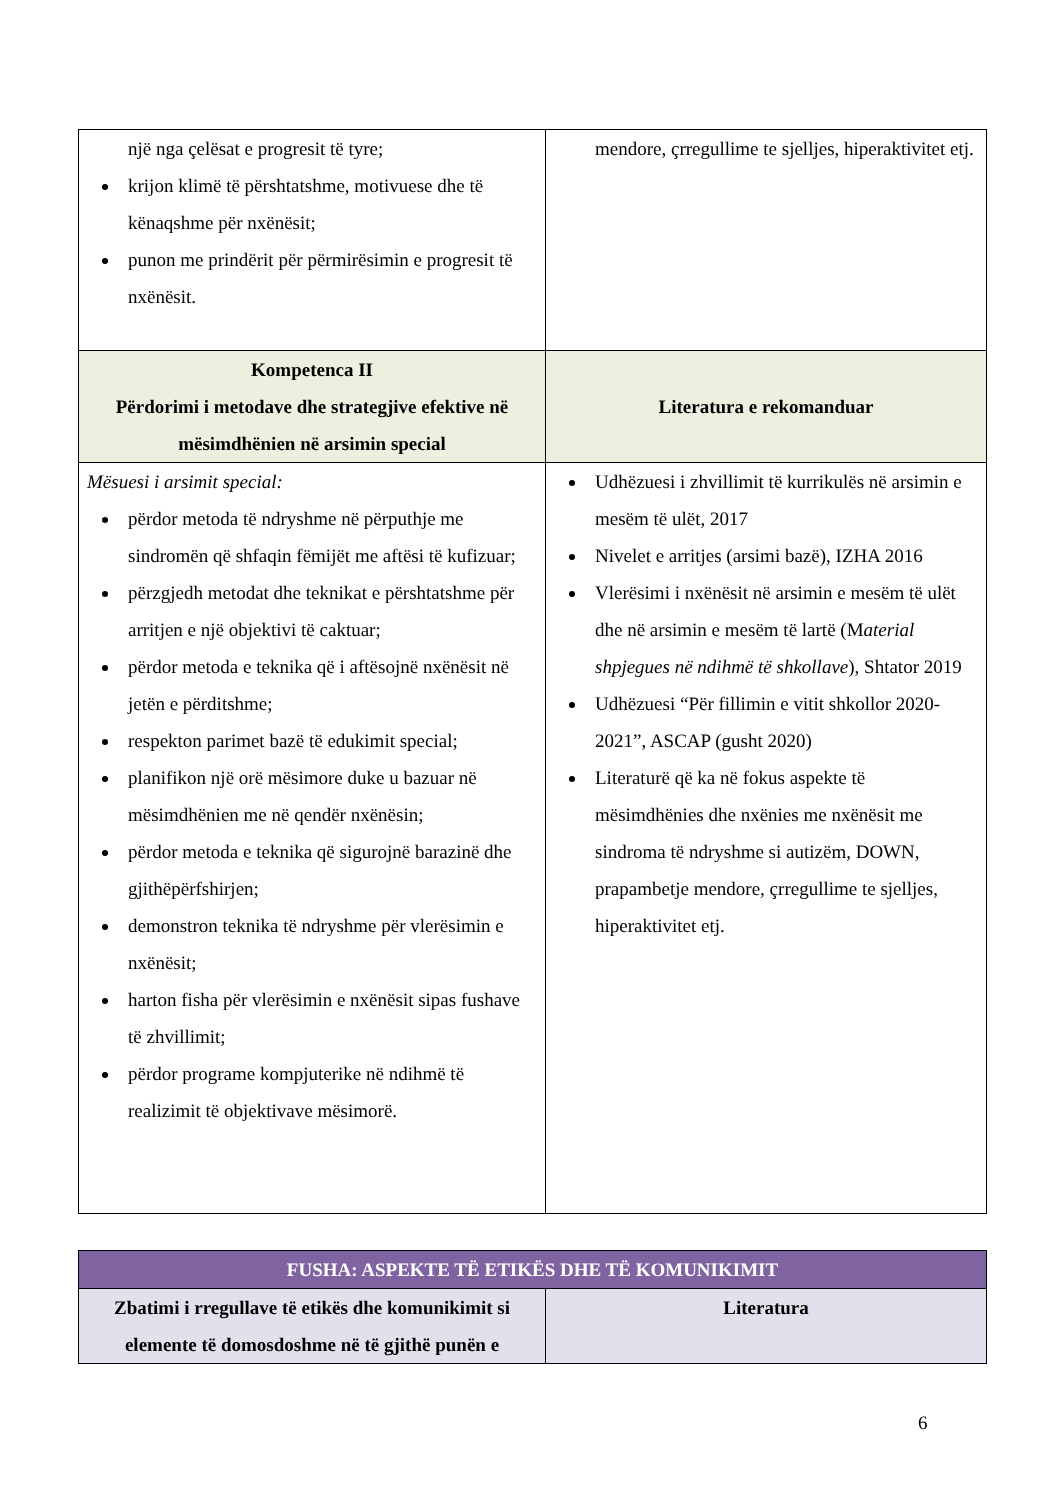| një nga çelësat e progresit të tyre; krijon klimë të përshtatshme, motivuese dhe të kënaqshme për nxënësit; punon me prindërit për përmirësimin e progresit të nxënësit. | mendore, çrregullime te sjelljes, hiperaktivitet etj. |
| Kompetenca II Përdorimi i metodave dhe strategjive efektive në mësimdhënien në arsimin special | Literatura e rekomanduar |
| Mësuesi i arsimit special: përdor metoda të ndryshme në përputhje me sindromën që shfaqin fëmijët me aftësi të kufizuar; përzgjedh metodat dhe teknikat e përshtatshme për arritjen e një objektivi të caktuar; përdor metoda e teknika që i aftësojnë nxënësit në jetën e përditshme; respekton parimet bazë të edukimit special; planifikon një orë mësimore duke u bazuar në mësimdhënien me në qendër nxënësin; përdor metoda e teknika që sigurojnë barazinë dhe gjithëpërfshirjen; demonstron teknika të ndryshme për vlerësimin e nxënësit; harton fisha për vlerësimin e nxënësit sipas fushave të zhvillimit; përdor programe kompjuterike në ndihmë të realizimit të objektivave mësimorë. | Udhëzuesi i zhvillimit të kurrikulës në arsimin e mesëm të ulët, 2017 Nivelet e arritjes (arsimi bazë), IZHA 2016 Vlerësimi i nxënësit në arsimin e mesëm të ulët dhe në arsimin e mesëm të lartë (M aterial shpjegues në ndihmë të shkollave ), Shtator 2019 Udhëzuesi “Për fillimin e vitit shkollor 2020-2021”, ASCAP (gusht 2020) Literaturë që ka në fokus aspekte të mësimdhënies dhe nxënies me nxënësit me sindroma të ndryshme si autizëm, DOWN, prapambetje mendore, çrregullime te sjelljes, hiperaktivitet etj. |
| FUSHA: ASPEKTE TË ETIKËS DHE TË KOMUNIKIMIT | |
| Zbatimi i rregullave të etikës dhe komunikimit si elemente të domosdoshme në të gjithë punën e | Literatura |
6